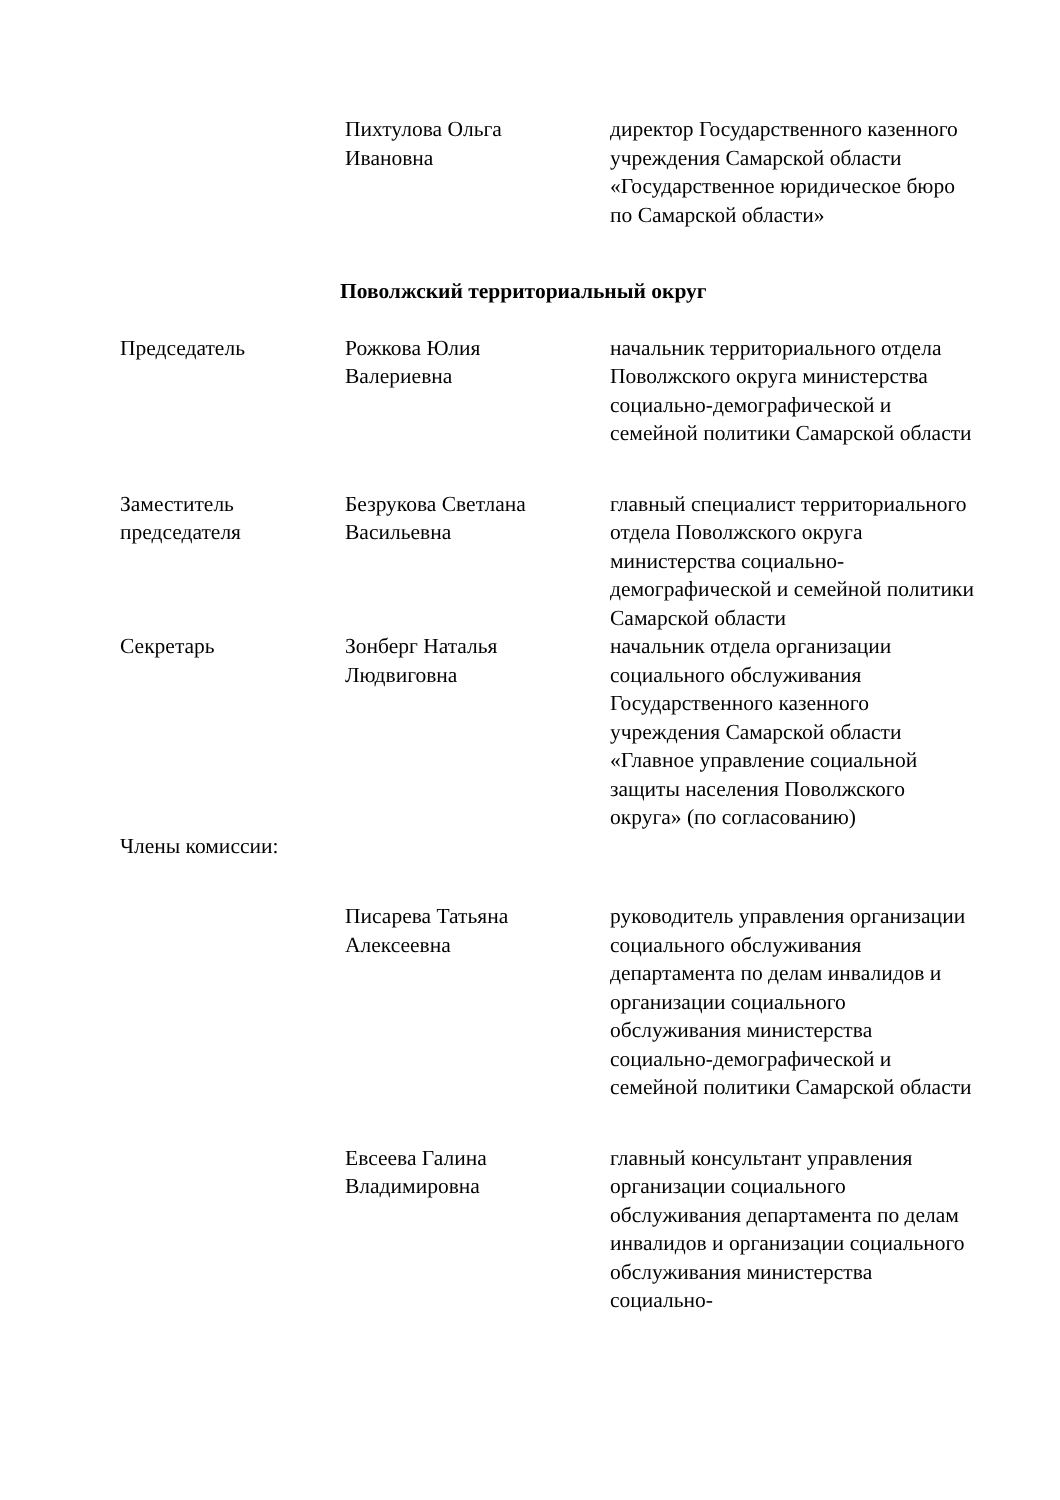| | Пихтулова Ольга Ивановна | директор Государственного казенного учреждения Самарской области «Государственное юридическое бюро по Самарской области» |
| Поволжский территориальный округ | | |
| Председатель | Рожкова Юлия Валериевна | начальник территориального отдела Поволжского округа министерства социально-демографической и семейной политики Самарской области |
| Заместитель председателя | Безрукова Светлана Васильевна | главный специалист территориального отдела Поволжского округа министерства социально-демографической и семейной политики Самарской области |
| Секретарь | Зонберг Наталья Людвиговна | начальник отдела организации социального обслуживания Государственного казенного учреждения Самарской области «Главное управление социальной защиты населения Поволжского округа» (по согласованию) |
| Члены комиссии: | | |
| | Писарева Татьяна Алексеевна | руководитель управления организации социального обслуживания департамента по делам инвалидов и организации социального обслуживания министерства социально-демографической и семейной политики Самарской области |
| | Евсеева Галина Владимировна | главный консультант управления организации социального обслуживания департамента по делам инвалидов и организации социального обслуживания министерства социально- |